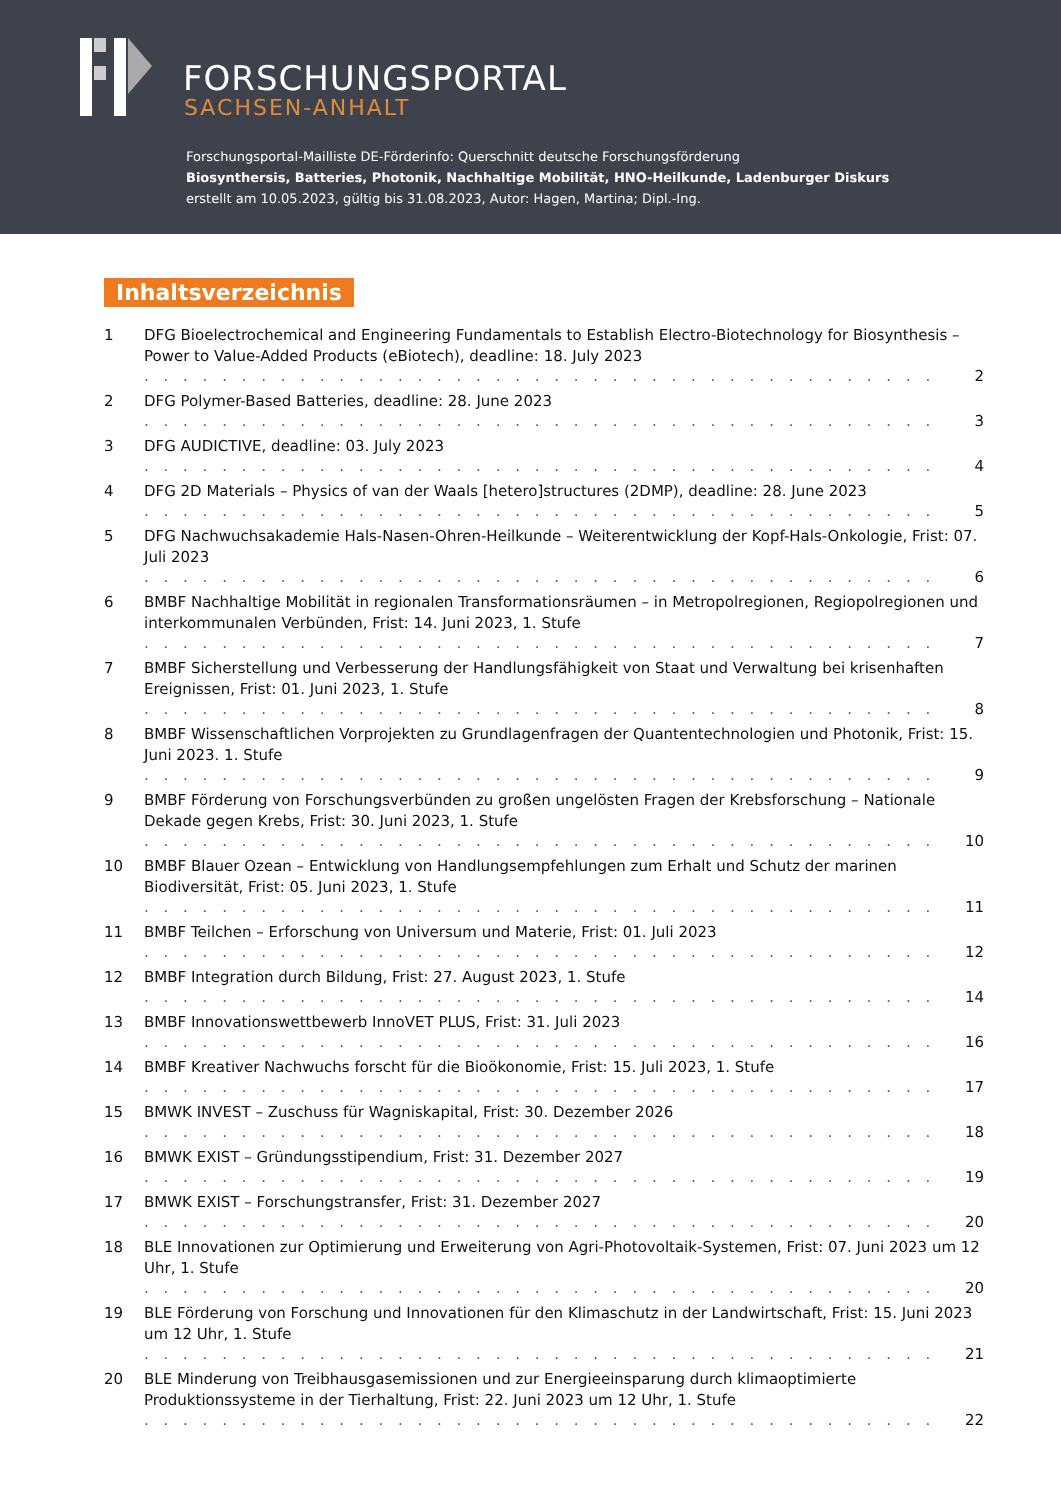FORSCHUNGSPORTAL
SACHSEN-ANHALT
Forschungsportal-Mailliste DE-Förderinfo: Querschnitt deutsche Forschungsförderung
Biosynthersis, Batteries, Photonik, Nachhaltige Mobilität, HNO-Heilkunde, Ladenburger Diskurs
erstellt am 10.05.2023, gültig bis 31.08.2023, Autor: Hagen, Martina; Dipl.-Ing.
Inhaltsverzeichnis
1 DFG Bioelectrochemical and Engineering Fundamentals to Establish Electro-Biotechnology for Biosynthesis – Power to Value-Added Products (eBiotech), deadline: 18. July 2023
. . . . . . . . . . . . . . . . . . . . . . . . . . . . . . . . . . . . . . . . . . 2
2 DFG Polymer-Based Batteries, deadline: 28. June 2023
. . . . . . . . . . . . . . . . . . . . . . . . . . . . . . . . . . . . . . . . . . 3
3 DFG AUDICTIVE, deadline: 03. July 2023
. . . . . . . . . . . . . . . . . . . . . . . . . . . . . . . . . . . . . . . . . . 4
4 DFG 2D Materials – Physics of van der Waals [hetero]structures (2DMP), deadline: 28. June 2023
. . . . . . . . . . . . . . . . . . . . . . . . . . . . . . . . . . . . . . . . . . 5
5 DFG Nachwuchsakademie Hals-Nasen-Ohren-Heilkunde – Weiterentwicklung der Kopf-Hals-Onkologie, Frist: 07. Juli 2023
. . . . . . . . . . . . . . . . . . . . . . . . . . . . . . . . . . . . . . . . . . 6
6 BMBF Nachhaltige Mobilität in regionalen Transformationsräumen – in Metropolregionen, Regiopolregionen und interkommunalen Verbünden, Frist: 14. Juni 2023, 1. Stufe
. . . . . . . . . . . . . . . . . . . . . . . . . . . . . . . . . . . . . . . . . . 7
7 BMBF Sicherstellung und Verbesserung der Handlungsfähigkeit von Staat und Verwaltung bei krisenhaften Ereignissen, Frist: 01. Juni 2023, 1. Stufe
. . . . . . . . . . . . . . . . . . . . . . . . . . . . . . . . . . . . . . . . . . 8
8 BMBF Wissenschaftlichen Vorprojekten zu Grundlagenfragen der Quantentechnologien und Photonik, Frist: 15. Juni 2023. 1. Stufe
. . . . . . . . . . . . . . . . . . . . . . . . . . . . . . . . . . . . . . . . . . 9
9 BMBF Förderung von Forschungsverbünden zu großen ungelösten Fragen der Krebsforschung – Nationale Dekade gegen Krebs, Frist: 30. Juni 2023, 1. Stufe
. . . . . . . . . . . . . . . . . . . . . . . . . . . . . . . . . . . . . . . . . . 10
10 BMBF Blauer Ozean – Entwicklung von Handlungsempfehlungen zum Erhalt und Schutz der marinen Biodiversität, Frist: 05. Juni 2023, 1. Stufe
. . . . . . . . . . . . . . . . . . . . . . . . . . . . . . . . . . . . . . . . . . 11
11 BMBF Teilchen – Erforschung von Universum und Materie, Frist: 01. Juli 2023
. . . . . . . . . . . . . . . . . . . . . . . . . . . . . . . . . . . . . . . . . . 12
12 BMBF Integration durch Bildung, Frist: 27. August 2023, 1. Stufe
. . . . . . . . . . . . . . . . . . . . . . . . . . . . . . . . . . . . . . . . . . 14
13 BMBF Innovationswettbewerb InnoVET PLUS, Frist: 31. Juli 2023
. . . . . . . . . . . . . . . . . . . . . . . . . . . . . . . . . . . . . . . . . . 16
14 BMBF Kreativer Nachwuchs forscht für die Bioökonomie, Frist: 15. Juli 2023, 1. Stufe
. . . . . . . . . . . . . . . . . . . . . . . . . . . . . . . . . . . . . . . . . . 17
15 BMWK INVEST – Zuschuss für Wagniskapital, Frist: 30. Dezember 2026
. . . . . . . . . . . . . . . . . . . . . . . . . . . . . . . . . . . . . . . . . . 18
16 BMWK EXIST – Gründungsstipendium, Frist: 31. Dezember 2027
. . . . . . . . . . . . . . . . . . . . . . . . . . . . . . . . . . . . . . . . . . 19
17 BMWK EXIST – Forschungstransfer, Frist: 31. Dezember 2027
. . . . . . . . . . . . . . . . . . . . . . . . . . . . . . . . . . . . . . . . . . 20
18 BLE Innovationen zur Optimierung und Erweiterung von Agri-Photovoltaik-Systemen, Frist: 07. Juni 2023 um 12 Uhr, 1. Stufe
. . . . . . . . . . . . . . . . . . . . . . . . . . . . . . . . . . . . . . . . . . 20
19 BLE Förderung von Forschung und Innovationen für den Klimaschutz in der Landwirtschaft, Frist: 15. Juni 2023 um 12 Uhr, 1. Stufe
. . . . . . . . . . . . . . . . . . . . . . . . . . . . . . . . . . . . . . . . . . 21
20 BLE Minderung von Treibhausgasemissionen und zur Energieeinsparung durch klimaoptimierte Produktionssysteme in der Tierhaltung, Frist: 22. Juni 2023 um 12 Uhr, 1. Stufe
. . . . . . . . . . . . . . . . . . . . . . . . . . . . . . . . . . . . . . . . . . 22